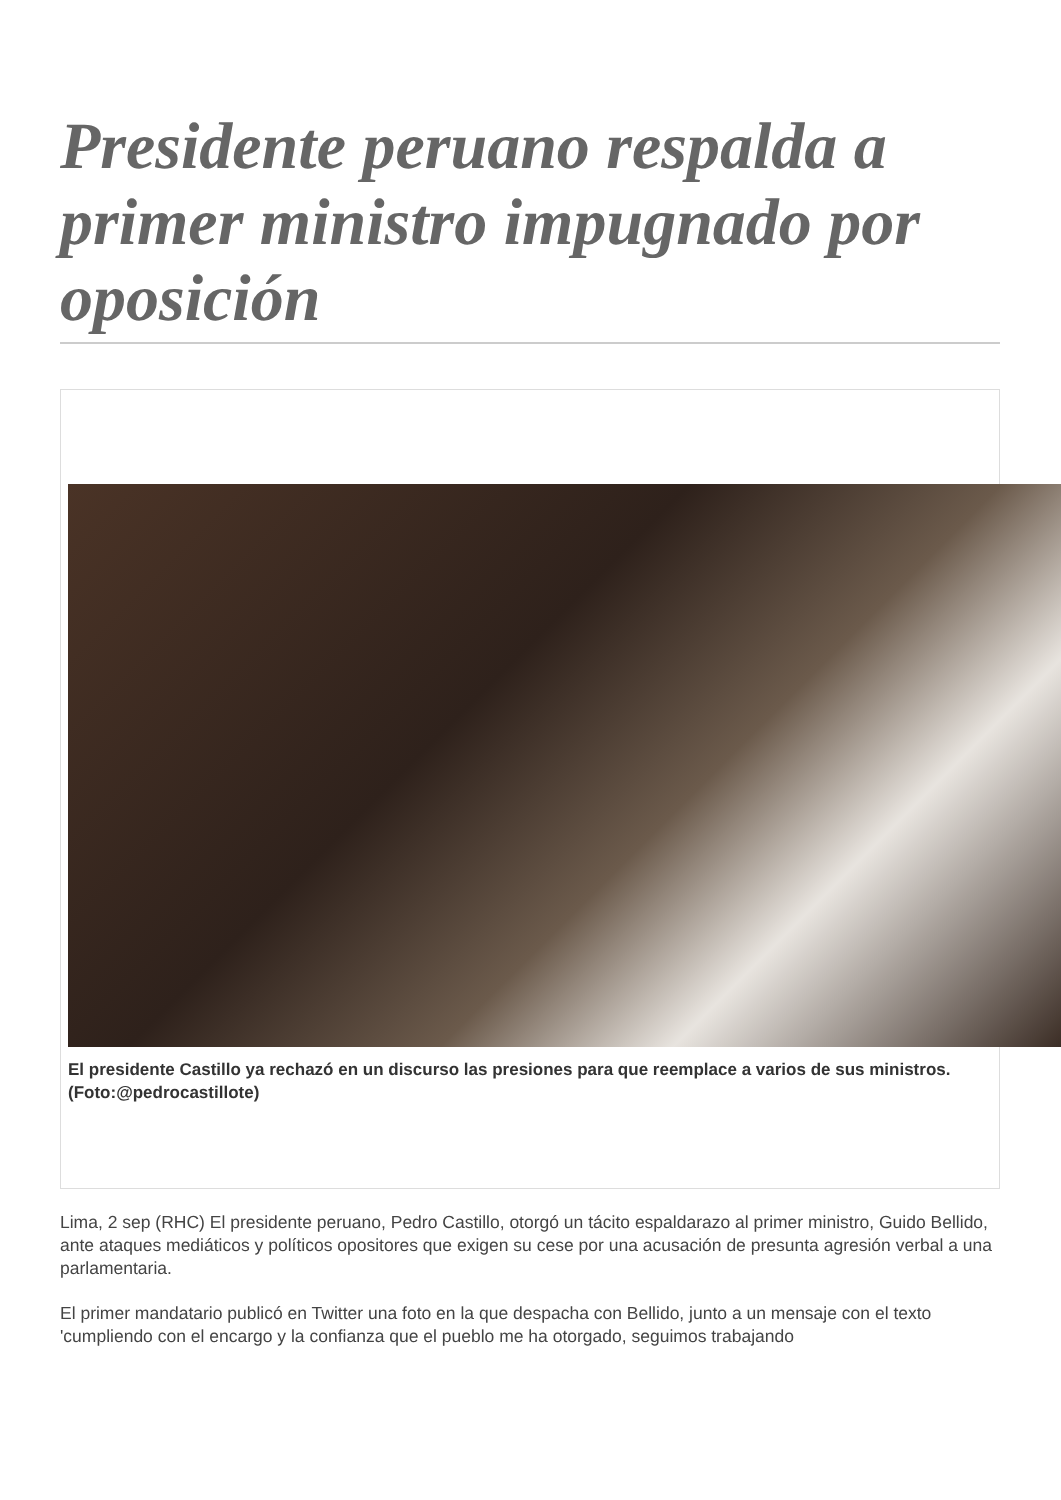Presidente peruano respalda a primer ministro impugnado por oposición
El presidente Castillo ya rechazó en un discurso las presiones para que reemplace a varios de sus ministros.
(Foto:@pedrocastillote)
Lima, 2 sep (RHC) El presidente peruano, Pedro Castillo, otorgó un tácito espaldarazo al primer ministro, Guido Bellido, ante ataques mediáticos y políticos opositores que exigen su cese por una acusación de presunta agresión verbal a una parlamentaria.
El primer mandatario publicó en Twitter una foto en la que despacha con Bellido, junto a un mensaje con el texto 'cumpliendo con el encargo y la confianza que el pueblo me ha otorgado, seguimos trabajando